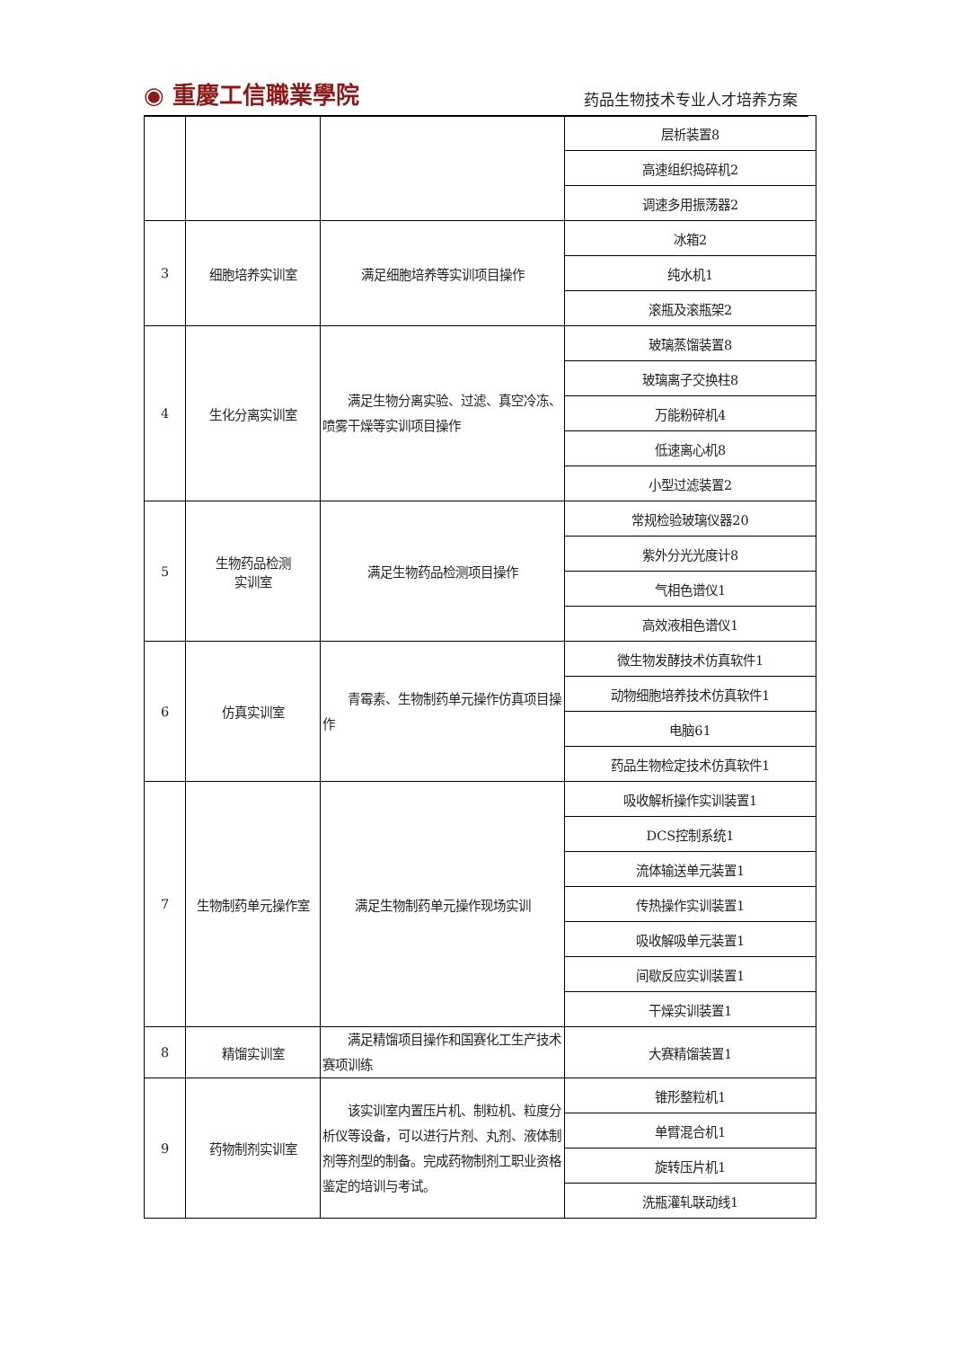◉ 重慶工信職業學院 药品生物技术专业人才培养方案
| | | | 层析装置8 |
| | | | 高速组织捣碎机2 |
| | | | 调速多用振荡器2 |
| 3 | 细胞培养实训室 | 满足细胞培养等实训项目操作 | 冰箱2 |
| | | | 纯水机1 |
| | | | 滚瓶及滚瓶架2 |
| 4 | 生化分离实训室 | 满足生物分离实验、过滤、真空冷冻、喷雾干燥等实训项目操作 | 玻璃蒸馏装置8 |
| | | | 玻璃离子交换柱8 |
| | | | 万能粉碎机4 |
| | | | 低速离心机8 |
| | | | 小型过滤装置2 |
| 5 | 生物药品检测 实训室 | 满足生物药品检测项目操作 | 常规检验玻璃仪器20 |
| | | | 紫外分光光度计8 |
| | | | 气相色谱仪1 |
| | | | 高效液相色谱仪1 |
| 6 | 仿真实训室 | 青霉素、生物制药单元操作仿真项目操作 | 微生物发酵技术仿真软件1 |
| | | | 动物细胞培养技术仿真软件1 |
| | | | 电脑61 |
| | | | 药品生物检定技术仿真软件1 |
| 7 | 生物制药单元操作室 | 满足生物制药单元操作现场实训 | 吸收解析操作实训装置1 |
| | | | DCS控制系统1 |
| | | | 流体输送单元装置1 |
| | | | 传热操作实训装置1 |
| | | | 吸收解吸单元装置1 |
| | | | 间歇反应实训装置1 |
| | | | 干燥实训装置1 |
| 8 | 精馏实训室 | 满足精馏项目操作和国赛化工生产技术赛项训练 | 大赛精馏装置1 |
| 9 | 药物制剂实训室 | 该实训室内置压片机、制粒机、粒度分析仪等设备，可以进行片剂、丸剂、液体制剂等剂型的制备。完成药物制剂工职业资格鉴定的培训与考试。 | 锥形整粒机1 |
| | | | 单臂混合机1 |
| | | | 旋转压片机1 |
| | | | 洗瓶灌轧联动线1 |